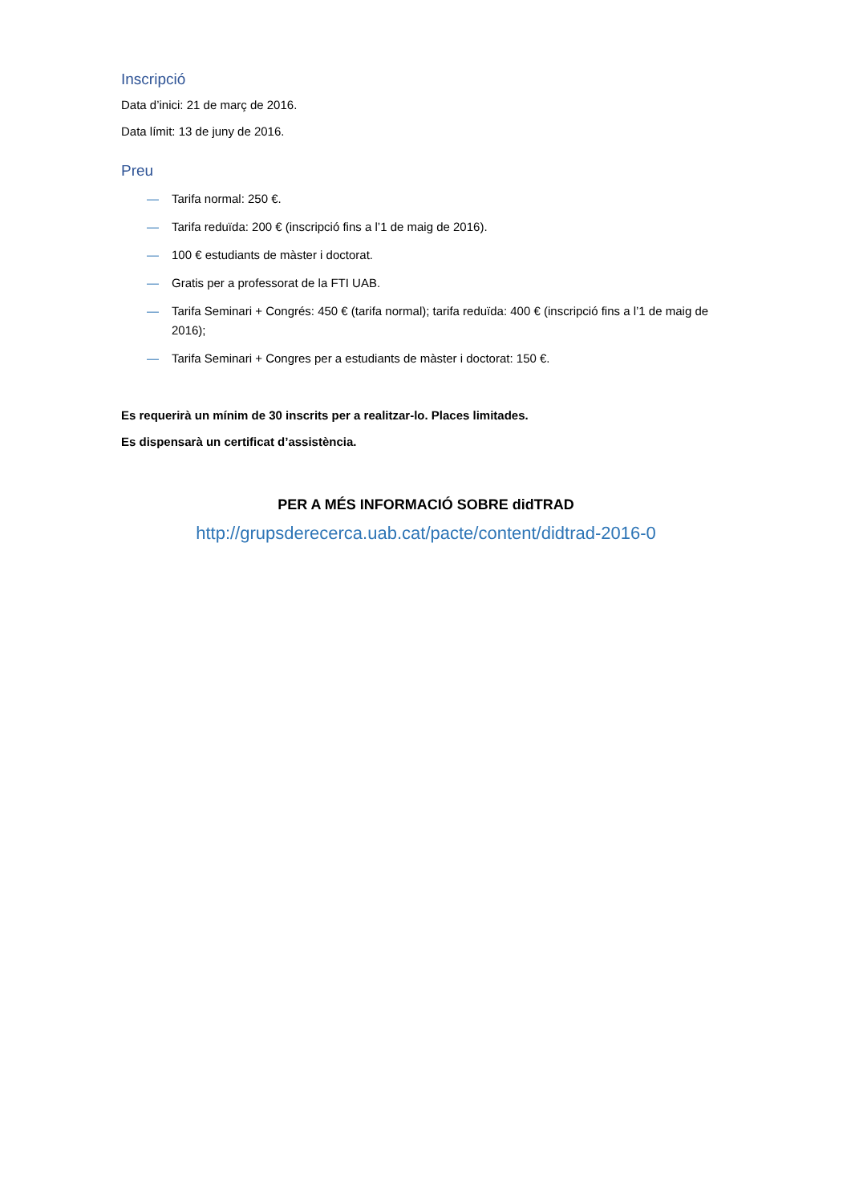Inscripció
Data d’inici: 21 de març de 2016.
Data límit: 13 de juny de 2016.
Preu
— Tarifa normal: 250 €.
— Tarifa reduïda: 200 € (inscripció fins a l’1 de maig de 2016).
— 100 € estudiants de màster i doctorat.
— Gratis per a professorat de la FTI UAB.
— Tarifa Seminari + Congrés: 450 € (tarifa normal); tarifa reduïda: 400 € (inscripció fins a l’1 de maig de 2016);
— Tarifa Seminari + Congres per a estudiants de màster i doctorat: 150 €.
Es requerirà un mínim de 30 inscrits per a realitzar-lo. Places limitades.
Es dispensarà un certificat d’assistència.
PER A MÉS INFORMACIÓ SOBRE didTRAD
http://grupsderecerca.uab.cat/pacte/content/didtrad-2016-0